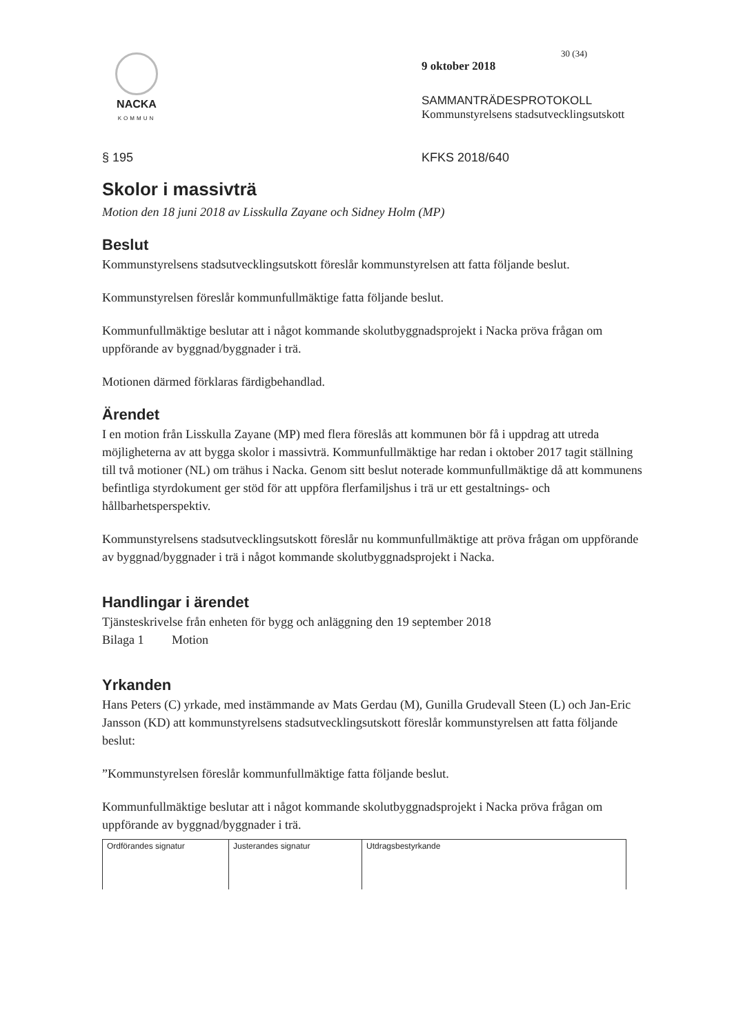NACKA
KOMMUN
30 (34)
9 oktober 2018
SAMMANTRÄDESPROTOKOLL
Kommunstyrelsens stadsutvecklingsutskott
§ 195 KFKS 2018/640
Skolor i massivträ
Motion den 18 juni 2018 av Lisskulla Zayane och Sidney Holm (MP)
Beslut
Kommunstyrelsens stadsutvecklingsutskott föreslår kommunstyrelsen att fatta följande beslut.
Kommunstyrelsen föreslår kommunfullmäktige fatta följande beslut.
Kommunfullmäktige beslutar att i något kommande skolutbyggnadsprojekt i Nacka pröva frågan om uppförande av byggnad/byggnader i trä.
Motionen därmed förklaras färdigbehandlad.
Ärendet
I en motion från Lisskulla Zayane (MP) med flera föreslås att kommunen bör få i uppdrag att utreda möjligheterna av att bygga skolor i massivträ. Kommunfullmäktige har redan i oktober 2017 tagit ställning till två motioner (NL) om trähus i Nacka. Genom sitt beslut noterade kommunfullmäktige då att kommunens befintliga styrdokument ger stöd för att uppföra flerfamiljshus i trä ur ett gestaltnings- och hållbarhetsperspektiv.
Kommunstyrelsens stadsutvecklingsutskott föreslår nu kommunfullmäktige att pröva frågan om uppförande av byggnad/byggnader i trä i något kommande skolutbyggnadsprojekt i Nacka.
Handlingar i ärendet
Tjänsteskrivelse från enheten för bygg och anläggning den 19 september 2018
Bilaga 1 Motion
Yrkanden
Hans Peters (C) yrkade, med instämmande av Mats Gerdau (M), Gunilla Grudevall Steen (L) och Jan-Eric Jansson (KD) att kommunstyrelsens stadsutvecklingsutskott föreslår kommunstyrelsen att fatta följande beslut:
”Kommunstyrelsen föreslår kommunfullmäktige fatta följande beslut.
Kommunfullmäktige beslutar att i något kommande skolutbyggnadsprojekt i Nacka pröva frågan om uppförande av byggnad/byggnader i trä.
| Ordförandes signatur | Justerandes signatur | Utdragsbestyrkande |